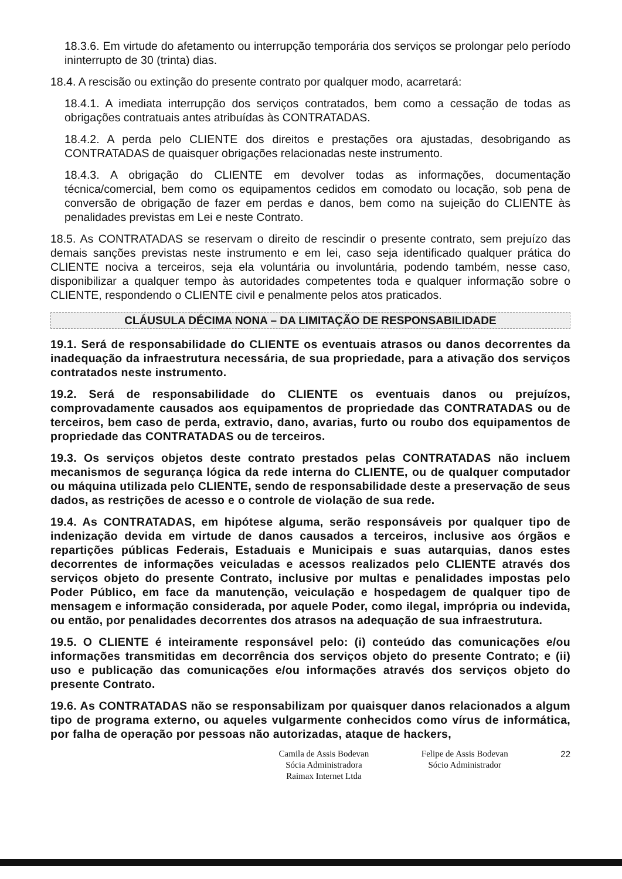18.3.6. Em virtude do afetamento ou interrupção temporária dos serviços se prolongar pelo período ininterrupto de 30 (trinta) dias.
18.4. A rescisão ou extinção do presente contrato por qualquer modo, acarretará:
18.4.1. A imediata interrupção dos serviços contratados, bem como a cessação de todas as obrigações contratuais antes atribuídas às CONTRATADAS.
18.4.2. A perda pelo CLIENTE dos direitos e prestações ora ajustadas, desobrigando as CONTRATADAS de quaisquer obrigações relacionadas neste instrumento.
18.4.3. A obrigação do CLIENTE em devolver todas as informações, documentação técnica/comercial, bem como os equipamentos cedidos em comodato ou locação, sob pena de conversão de obrigação de fazer em perdas e danos, bem como na sujeição do CLIENTE às penalidades previstas em Lei e neste Contrato.
18.5. As CONTRATADAS se reservam o direito de rescindir o presente contrato, sem prejuízo das demais sanções previstas neste instrumento e em lei, caso seja identificado qualquer prática do CLIENTE nociva a terceiros, seja ela voluntária ou involuntária, podendo também, nesse caso, disponibilizar a qualquer tempo às autoridades competentes toda e qualquer informação sobre o CLIENTE, respondendo o CLIENTE civil e penalmente pelos atos praticados.
CLÁUSULA DÉCIMA NONA – DA LIMITAÇÃO DE RESPONSABILIDADE
19.1. Será de responsabilidade do CLIENTE os eventuais atrasos ou danos decorrentes da inadequação da infraestrutura necessária, de sua propriedade, para a ativação dos serviços contratados neste instrumento.
19.2. Será de responsabilidade do CLIENTE os eventuais danos ou prejuízos, comprovadamente causados aos equipamentos de propriedade das CONTRATADAS ou de terceiros, bem caso de perda, extravio, dano, avarias, furto ou roubo dos equipamentos de propriedade das CONTRATADAS ou de terceiros.
19.3. Os serviços objetos deste contrato prestados pelas CONTRATADAS não incluem mecanismos de segurança lógica da rede interna do CLIENTE, ou de qualquer computador ou máquina utilizada pelo CLIENTE, sendo de responsabilidade deste a preservação de seus dados, as restrições de acesso e o controle de violação de sua rede.
19.4. As CONTRATADAS, em hipótese alguma, serão responsáveis por qualquer tipo de indenização devida em virtude de danos causados a terceiros, inclusive aos órgãos e repartições públicas Federais, Estaduais e Municipais e suas autarquias, danos estes decorrentes de informações veiculadas e acessos realizados pelo CLIENTE através dos serviços objeto do presente Contrato, inclusive por multas e penalidades impostas pelo Poder Público, em face da manutenção, veiculação e hospedagem de qualquer tipo de mensagem e informação considerada, por aquele Poder, como ilegal, imprópria ou indevida, ou então, por penalidades decorrentes dos atrasos na adequação de sua infraestrutura.
19.5. O CLIENTE é inteiramente responsável pelo: (i) conteúdo das comunicações e/ou informações transmitidas em decorrência dos serviços objeto do presente Contrato; e (ii) uso e publicação das comunicações e/ou informações através dos serviços objeto do presente Contrato.
19.6. As CONTRATADAS não se responsabilizam por quaisquer danos relacionados a algum tipo de programa externo, ou aqueles vulgarmente conhecidos como vírus de informática, por falha de operação por pessoas não autorizadas, ataque de hackers,
Camila de Assis Bodevan
Sócia Administradora
Raimax Internet Ltda
Felipe de Assis Bodevan
Sócio Administrador
22